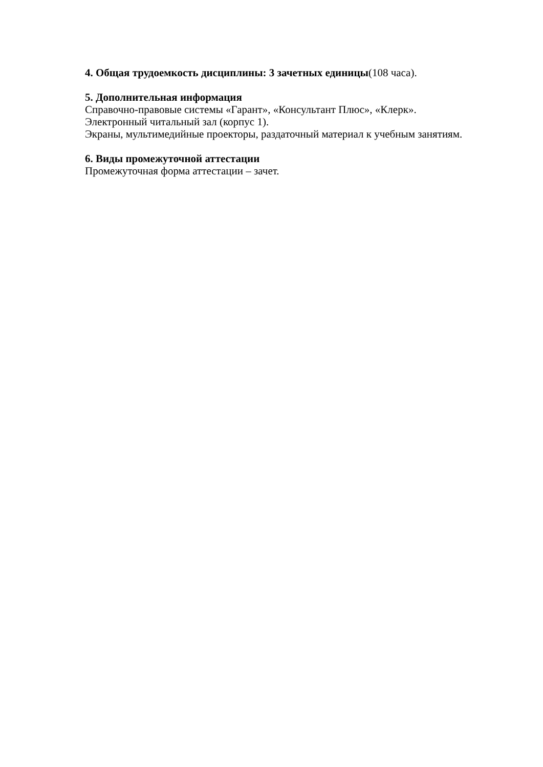4. Общая трудоемкость дисциплины: 3 зачетных единицы(108 часа).
5. Дополнительная информация
Справочно-правовые системы «Гарант», «Консультант Плюс», «Клерк».
Электронный читальный зал (корпус 1).
Экраны, мультимедийные проекторы, раздаточный материал к учебным занятиям.
6. Виды промежуточной аттестации
Промежуточная форма аттестации – зачет.